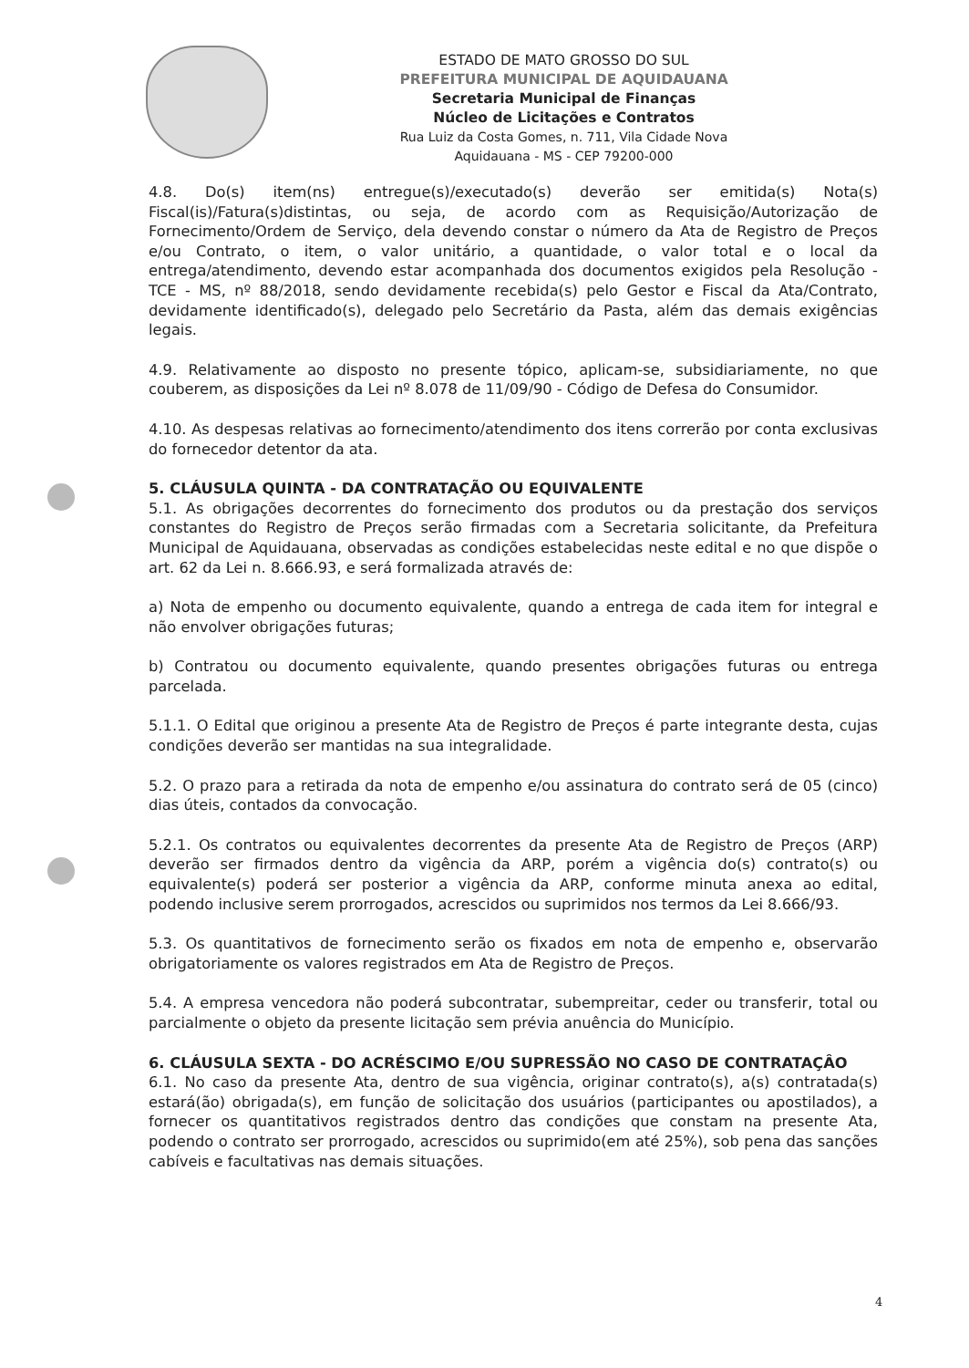ESTADO DE MATO GROSSO DO SUL
PREFEITURA MUNICIPAL DE AQUIDAUANA
Secretaria Municipal de Finanças
Núcleo de Licitações e Contratos
Rua Luiz da Costa Gomes, n. 711, Vila Cidade Nova
Aquidauana - MS - CEP 79200-000
4.8. Do(s) item(ns) entregue(s)/executado(s) deverão ser emitida(s) Nota(s) Fiscal(is)/Fatura(s)distintas, ou seja, de acordo com as Requisição/Autorização de Fornecimento/Ordem de Serviço, dela devendo constar o número da Ata de Registro de Preços e/ou Contrato, o item, o valor unitário, a quantidade, o valor total e o local da entrega/atendimento, devendo estar acompanhada dos documentos exigidos pela Resolução - TCE - MS, nº 88/2018, sendo devidamente recebida(s) pelo Gestor e Fiscal da Ata/Contrato, devidamente identificado(s), delegado pelo Secretário da Pasta, além das demais exigências legais.
4.9. Relativamente ao disposto no presente tópico, aplicam-se, subsidiariamente, no que couberem, as disposições da Lei nº 8.078 de 11/09/90 - Código de Defesa do Consumidor.
4.10. As despesas relativas ao fornecimento/atendimento dos itens correrão por conta exclusivas do fornecedor detentor da ata.
5. CLÁUSULA QUINTA - DA CONTRATAÇÃO OU EQUIVALENTE
5.1. As obrigações decorrentes do fornecimento dos produtos ou da prestação dos serviços constantes do Registro de Preços serão firmadas com a Secretaria solicitante, da Prefeitura Municipal de Aquidauana, observadas as condições estabelecidas neste edital e no que dispõe o art. 62 da Lei n. 8.666.93, e será formalizada através de:
a) Nota de empenho ou documento equivalente, quando a entrega de cada item for integral e não envolver obrigações futuras;
b) Contratou ou documento equivalente, quando presentes obrigações futuras ou entrega parcelada.
5.1.1. O Edital que originou a presente Ata de Registro de Preços é parte integrante desta, cujas condições deverão ser mantidas na sua integralidade.
5.2. O prazo para a retirada da nota de empenho e/ou assinatura do contrato será de 05 (cinco) dias úteis, contados da convocação.
5.2.1. Os contratos ou equivalentes decorrentes da presente Ata de Registro de Preços (ARP) deverão ser firmados dentro da vigência da ARP, porém a vigência do(s) contrato(s) ou equivalente(s) poderá ser posterior a vigência da ARP, conforme minuta anexa ao edital, podendo inclusive serem prorrogados, acrescidos ou suprimidos nos termos da Lei 8.666/93.
5.3. Os quantitativos de fornecimento serão os fixados em nota de empenho e, observarão obrigatoriamente os valores registrados em Ata de Registro de Preços.
5.4. A empresa vencedora não poderá subcontratar, subempreitar, ceder ou transferir, total ou parcialmente o objeto da presente licitação sem prévia anuência do Município.
6. CLÁUSULA SEXTA - DO ACRÉSCIMO E/OU SUPRESSÃO NO CASO DE CONTRATAÇÂO
6.1. No caso da presente Ata, dentro de sua vigência, originar contrato(s), a(s) contratada(s) estará(ão) obrigada(s), em função de solicitação dos usuários (participantes ou apostilados), a fornecer os quantitativos registrados dentro das condições que constam na presente Ata, podendo o contrato ser prorrogado, acrescidos ou suprimido(em até 25%), sob pena das sanções cabíveis e facultativas nas demais situações.
4